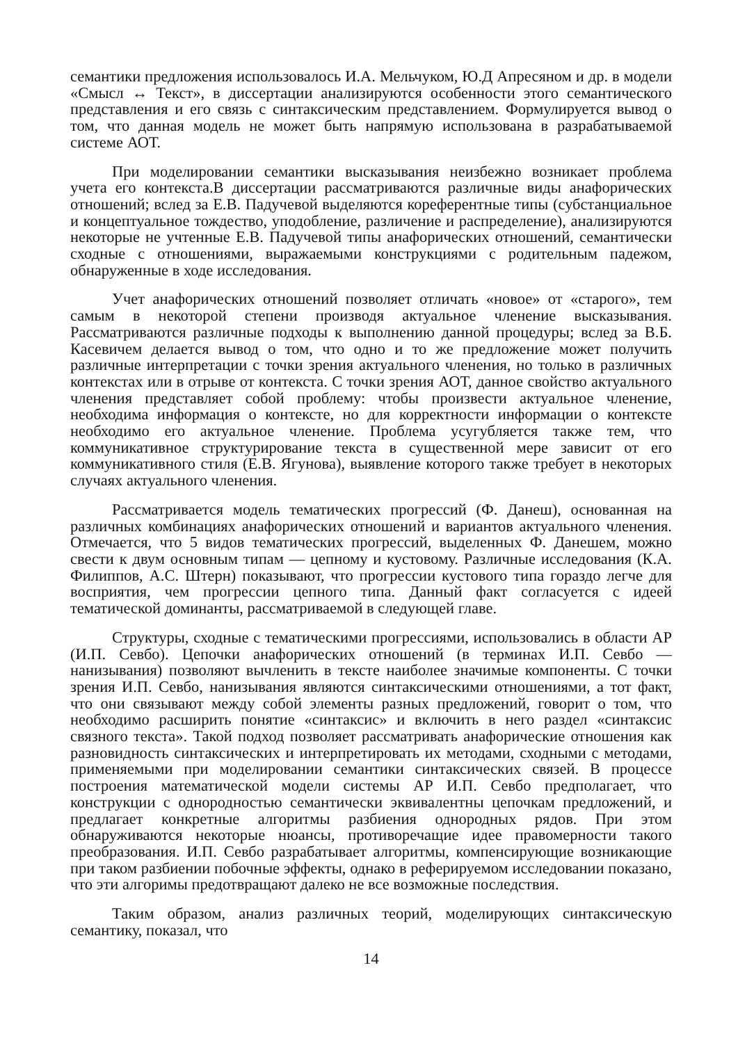семантики предложения использовалось И.А. Мельчуком, Ю.Д Апресяном и др. в модели «Смысл ↔ Текст», в диссертации анализируются особенности этого семантического представления и его связь с синтаксическим представлением. Формулируется вывод о том, что данная модель не может быть напрямую использована в разрабатываемой системе АОТ.
При моделировании семантики высказывания неизбежно возникает проблема учета его контекста.В диссертации рассматриваются различные виды анафорических отношений; вслед за Е.В. Падучевой выделяются кореферентные типы (субстанциальное и концептуальное тождество, уподобление, различение и распределение), анализируются некоторые не учтенные Е.В. Падучевой типы анафорических отношений, семантически сходные с отношениями, выражаемыми конструкциями с родительным падежом, обнаруженные в ходе исследования.
Учет анафорических отношений позволяет отличать «новое» от «старого», тем самым в некоторой степени производя актуальное членение высказывания. Рассматриваются различные подходы к выполнению данной процедуры; вслед за В.Б. Касевичем делается вывод о том, что одно и то же предложение может получить различные интерпретации с точки зрения актуального членения, но только в различных контекстах или в отрыве от контекста. С точки зрения АОТ, данное свойство актуального членения представляет собой проблему: чтобы произвести актуальное членение, необходима информация о контексте, но для корректности информации о контексте необходимо его актуальное членение. Проблема усугубляется также тем, что коммуникативное структурирование текста в существенной мере зависит от его коммуникативного стиля (Е.В. Ягунова), выявление которого также требует в некоторых случаях актуального членения.
Рассматривается модель тематических прогрессий (Ф. Данеш), основанная на различных комбинациях анафорических отношений и вариантов актуального членения. Отмечается, что 5 видов тематических прогрессий, выделенных Ф. Данешем, можно свести к двум основным типам — цепному и кустовому. Различные исследования (К.А. Филиппов, А.С. Штерн) показывают, что прогрессии кустового типа гораздо легче для восприятия, чем прогрессии цепного типа. Данный факт согласуется с идеей тематической доминанты, рассматриваемой в следующей главе.
Структуры, сходные с тематическими прогрессиями, использовались в области АР (И.П. Севбо). Цепочки анафорических отношений (в терминах И.П. Севбо — нанизывания) позволяют вычленить в тексте наиболее значимые компоненты. С точки зрения И.П. Севбо, нанизывания являются синтаксическими отношениями, а тот факт, что они связывают между собой элементы разных предложений, говорит о том, что необходимо расширить понятие «синтаксис» и включить в него раздел «синтаксис связного текста». Такой подход позволяет рассматривать анафорические отношения как разновидность синтаксических и интерпретировать их методами, сходными с методами, применяемыми при моделировании семантики синтаксических связей. В процессе построения математической модели системы АР И.П. Севбо предполагает, что конструкции с однородностью семантически эквивалентны цепочкам предложений, и предлагает конкретные алгоритмы разбиения однородных рядов. При этом обнаруживаются некоторые нюансы, противоречащие идее правомерности такого преобразования. И.П. Севбо разрабатывает алгоритмы, компенсирующие возникающие при таком разбиении побочные эффекты, однако в реферируемом исследовании показано, что эти алгоримы предотвращают далеко не все возможные последствия.
Таким образом, анализ различных теорий, моделирующих синтаксическую семантику, показал, что
14